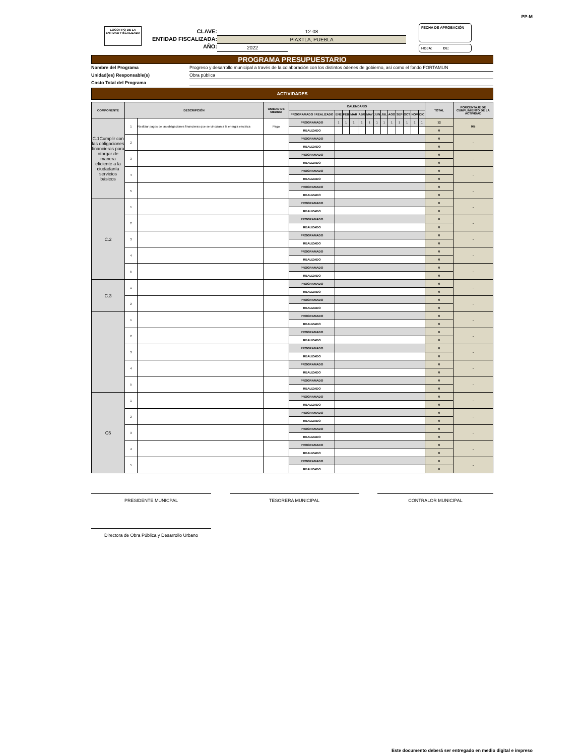PP-M
LOGOTIPO DE LA ENTIDAD FISCALIZADA
CLAVE:
ENTIDAD FISCALIZADA:
AÑO:
12-08
PIAXTLA, PUEBLA
2022
FECHA DE APROBACIÓN
HOJA: DE:
PROGRAMA PRESUPUESTARIO
Nombre del Programa Progreso y desarrollo municipal a través de la colaboración con los distintos ódenes de gobierno, así como el fondo FORTAMUN Unidad(es) Responsable(s) Obra pública Costo Total del Programa
ACTIVIDADES
| COMPONENTE | DESCRIPCIÓN | | UNIDAD DE MEDIDA | CALENDARIO | | | | | | | | | | | | | TOTAL | PORCENTAJE DE CUMPLIMIENTO DE LA ACTIVIDAD |
| --- | --- | --- | --- | --- | --- | --- | --- | --- | --- | --- | --- | --- | --- | --- | --- | --- | --- | --- |
| | | | | PROGRAMADO / REALIZADO | ENE | FEB | MAR | ABR | MAY | JUN | JUL | AGO | SEP | OCT | NOV | DIC | | |
| C.1Cumplir con las obligaciones financieras para otorgar de manera eficiente a la ciudadanía servicios básicos | 1 | Realizar pagos de las obligaciones financieras que se vinculan a la energia electrica | Pago | PROGRAMADO | 1 | 1 | 1 | 1 | 1 | 1 | 1 | 1 | 1 | 1 | 1 | 1 | 12 | 0% |
| | | | | REALIZADO | | | | | | | | | | | | | 0 | |
| | 2 | | | PROGRAMADO | | | | | | | | | | | | | 0 | - |
| | | | | REALIZADO | | | | | | | | | | | | | 0 | |
| | 3 | | | PROGRAMADO | | | | | | | | | | | | | 0 | - |
| | | | | REALIZADO | | | | | | | | | | | | | 0 | |
| | 4 | | | PROGRAMADO | | | | | | | | | | | | | 0 | - |
| | | | | REALIZADO | | | | | | | | | | | | | 0 | |
| | 5 | | | PROGRAMADO | | | | | | | | | | | | | 0 | - |
| | | | | REALIZADO | | | | | | | | | | | | | 0 | |
| C.2 | 1 | | | PROGRAMADO | | | | | | | | | | | | | 0 | - |
| | | | | REALIZADO | | | | | | | | | | | | | 0 | |
| | 2 | | | PROGRAMADO | | | | | | | | | | | | | 0 | - |
| | | | | REALIZADO | | | | | | | | | | | | | 0 | |
| | 3 | | | PROGRAMADO | | | | | | | | | | | | | 0 | - |
| | | | | REALIZADO | | | | | | | | | | | | | 0 | |
| | 4 | | | PROGRAMADO | | | | | | | | | | | | | 0 | - |
| | | | | REALIZADO | | | | | | | | | | | | | 0 | |
| | 5 | | | PROGRAMADO | | | | | | | | | | | | | 0 | - |
| | | | | REALIZADO | | | | | | | | | | | | | 0 | |
| C.3 | 1 | | | PROGRAMADO | | | | | | | | | | | | | 0 | - |
| | | | | REALIZADO | | | | | | | | | | | | | 0 | |
| | 2 | | | PROGRAMADO | | | | | | | | | | | | | 0 | - |
| | | | | REALIZADO | | | | | | | | | | | | | 0 | |
| | 1 | | | PROGRAMADO | | | | | | | | | | | | | 0 | - |
| | | | | REALIZADO | | | | | | | | | | | | | 0 | |
| | 2 | | | PROGRAMADO | | | | | | | | | | | | | 0 | - |
| | | | | REALIZADO | | | | | | | | | | | | | 0 | |
| | 3 | | | PROGRAMADO | | | | | | | | | | | | | 0 | - |
| | | | | REALIZADO | | | | | | | | | | | | | 0 | |
| | 4 | | | PROGRAMADO | | | | | | | | | | | | | 0 | - |
| | | | | REALIZADO | | | | | | | | | | | | | 0 | |
| | 5 | | | PROGRAMADO | | | | | | | | | | | | | 0 | - |
| | | | | REALIZADO | | | | | | | | | | | | | 0 | |
| C5 | 1 | | | PROGRAMADO | | | | | | | | | | | | | 0 | - |
| | | | | REALIZADO | | | | | | | | | | | | | 0 | |
| | 2 | | | PROGRAMADO | | | | | | | | | | | | | 0 | - |
| | | | | REALIZADO | | | | | | | | | | | | | 0 | |
| | 3 | | | PROGRAMADO | | | | | | | | | | | | | 0 | - |
| | | | | REALIZADO | | | | | | | | | | | | | 0 | |
| | 4 | | | PROGRAMADO | | | | | | | | | | | | | 0 | - |
| | | | | REALIZADO | | | | | | | | | | | | | 0 | |
| | 5 | | | PROGRAMADO | | | | | | | | | | | | | 0 | - |
| | | | | REALIZADO | | | | | | | | | | | | | 0 | |
PRESIDENTE MUNICPAL TESORERA MUNICIPAL CONTRALOR MUNICIPAL
Directora de Obra Pública y Desarrollo Urbano
Este documento deberá ser entregado en medio digital e impreso